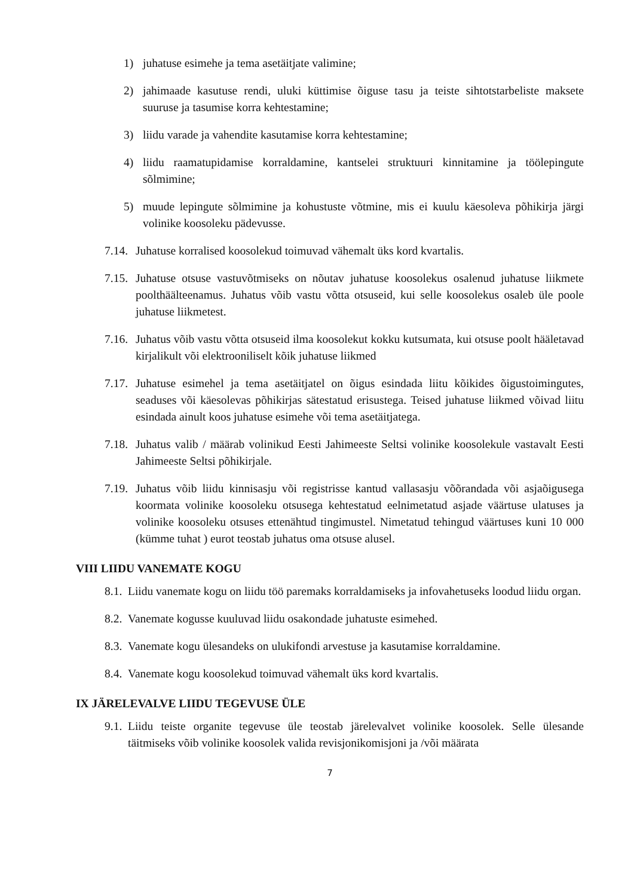1) juhatuse esimehe ja tema asetäitjate valimine;
2) jahimaade kasutuse rendi, uluki küttimise õiguse tasu ja teiste sihtotstarbeliste maksete suuruse ja tasumise korra kehtestamine;
3) liidu varade ja vahendite kasutamise korra kehtestamine;
4) liidu raamatupidamise korraldamine, kantselei struktuuri kinnitamine ja töölepingute sõlmimine;
5) muude lepingute sõlmimine ja kohustuste võtmine, mis ei kuulu käesoleva põhikirja järgi volinike koosoleku pädevusse.
7.14. Juhatuse korralised koosolekud toimuvad vähemalt üks kord kvartalis.
7.15. Juhatuse otsuse vastuvõtmiseks on nõutav juhatuse koosolekus osalenud juhatuse liikmete poolthäälteenamus. Juhatus võib vastu võtta otsuseid, kui selle koosolekus osaleb üle poole juhatuse liikmetest.
7.16. Juhatus võib vastu võtta otsuseid ilma koosolekut kokku kutsumata, kui otsuse poolt hääletavad kirjalikult või elektrooniliselt kõik juhatuse liikmed
7.17. Juhatuse esimehel ja tema asetäitjatel on õigus esindada liitu kõikides õigustoimingutes, seaduses või käesolevas põhikirjas sätestatud erisustega. Teised juhatuse liikmed võivad liitu esindada ainult koos juhatuse esimehe või tema asetäitjatega.
7.18. Juhatus valib / määrab volinikud Eesti Jahimeeste Seltsi volinike koosolekule vastavalt Eesti Jahimeeste Seltsi põhikirjale.
7.19. Juhatus võib liidu kinnisasju või registrisse kantud vallasasju võõrandada või asjaõigusega koormata volinike koosoleku otsusega kehtestatud eelnimetatud asjade väärtuse ulatuses ja volinike koosoleku otsuses ettenähtud tingimustel. Nimetatud tehingud väärtuses kuni 10 000 (kümme tuhat ) eurot teostab juhatus oma otsuse alusel.
VIII LIIDU VANEMATE KOGU
8.1. Liidu vanemate kogu on liidu töö paremaks korraldamiseks ja infovahetuseks loodud liidu organ.
8.2. Vanemate kogusse kuuluvad liidu osakondade juhatuste esimehed.
8.3. Vanemate kogu ülesandeks on ulukifondi arvestuse ja kasutamise korraldamine.
8.4. Vanemate kogu koosolekud toimuvad vähemalt üks kord kvartalis.
IX JÄRELEVALVE LIIDU TEGEVUSE ÜLE
9.1. Liidu teiste organite tegevuse üle teostab järelevalvet volinike koosolek. Selle ülesande täitmiseks võib volinike koosolek valida revisjonikomisjoni ja /või määrata
7